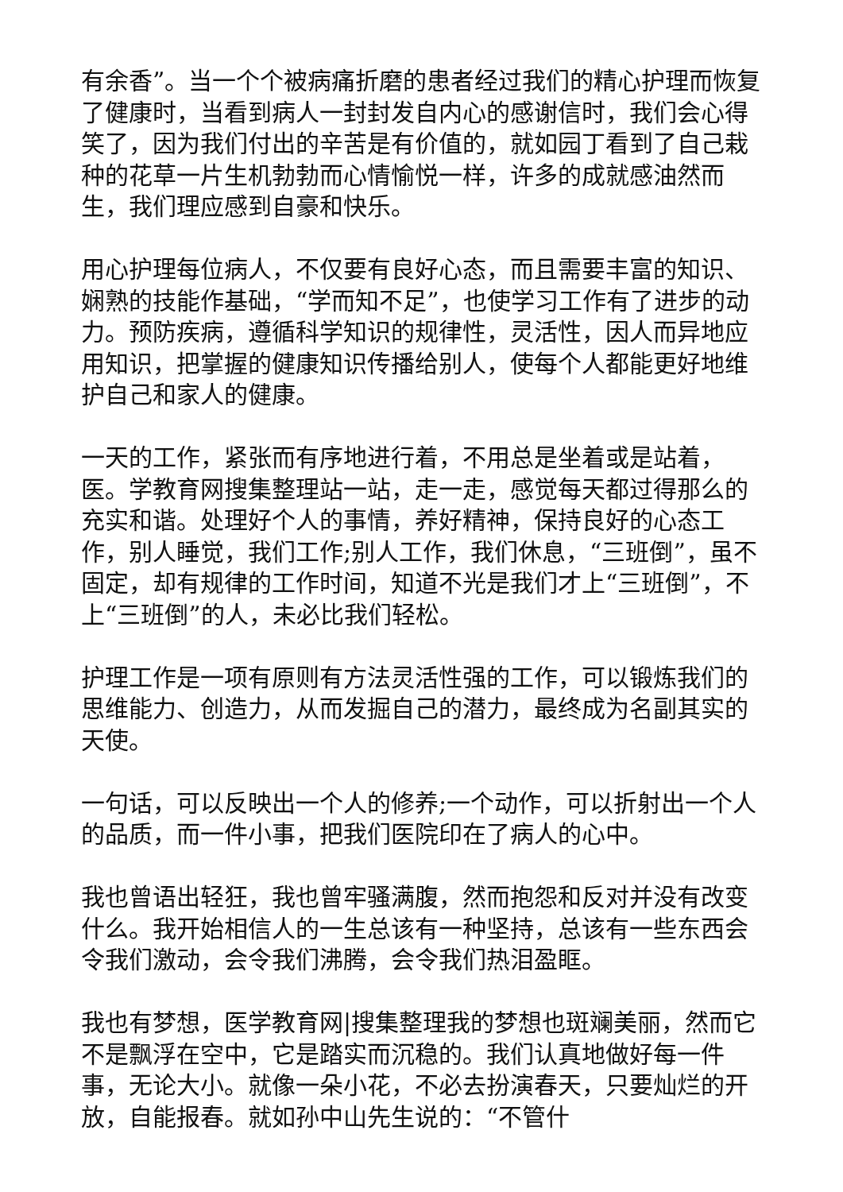有余香”。当一个个被病痛折磨的患者经过我们的精心护理而恢复了健康时，当看到病人一封封发自内心的感谢信时，我们会心得笑了，因为我们付出的辛苦是有价值的，就如园丁看到了自己栽种的花草一片生机勃勃而心情愉悦一样，许多的成就感油然而生，我们理应感到自豪和快乐。
用心护理每位病人，不仅要有良好心态，而且需要丰富的知识、娴熟的技能作基础，“学而知不足”，也使学习工作有了进步的动力。预防疾病，遵循科学知识的规律性，灵活性，因人而异地应用知识，把掌握的健康知识传播给别人，使每个人都能更好地维护自己和家人的健康。
一天的工作，紧张而有序地进行着，不用总是坐着或是站着，医。学教育网搜集整理站一站，走一走，感觉每天都过得那么的充实和谐。处理好个人的事情，养好精神，保持良好的心态工作，别人睡觉，我们工作;别人工作，我们休息，“三班倒”，虽不固定，却有规律的工作时间，知道不光是我们才上“三班倒”，不上“三班倒”的人，未必比我们轻松。
护理工作是一项有原则有方法灵活性强的工作，可以锻炼我们的思维能力、创造力，从而发掘自己的潜力，最终成为名副其实的天使。
一句话，可以反映出一个人的修养;一个动作，可以折射出一个人的品质，而一件小事，把我们医院印在了病人的心中。
我也曾语出轻狂，我也曾牢骚满腹，然而抱怨和反对并没有改变什么。我开始相信人的一生总该有一种坚持，总该有一些东西会令我们激动，会令我们沸腾，会令我们热泪盈眶。
我也有梦想，医学教育网|搜集整理我的梦想也斑斓美丽，然而它不是飘浮在空中，它是踏实而沉稳的。我们认真地做好每一件事，无论大小。就像一朵小花，不必去扮演春天，只要灿烂的开放，自能报春。就如孙中山先生说的：“不管什